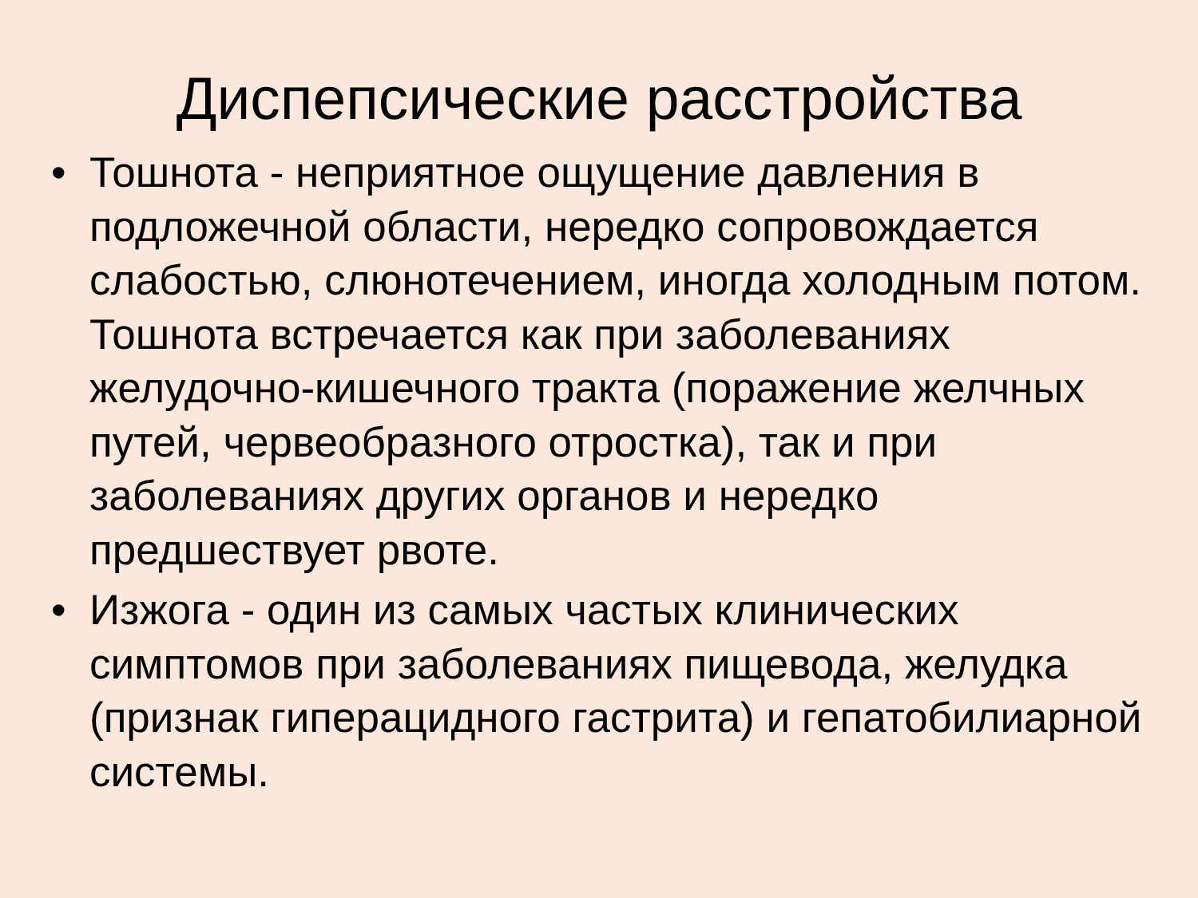Диспепсические расстройства
• Тошнота - неприятное ощущение давления в подложечной области, нередко сопровождается слабостью, слюнотечением, иногда холодным потом. Тошнота встречается как при заболеваниях желудочно-кишечного тракта (поражение желчных путей, червеобразного отростка), так и при заболеваниях других органов и нередко предшествует рвоте.
• Изжога - один из самых частых клинических симптомов при заболеваниях пищевода, желудка (признак гиперацидного гастрита) и гепатобилиарной системы.